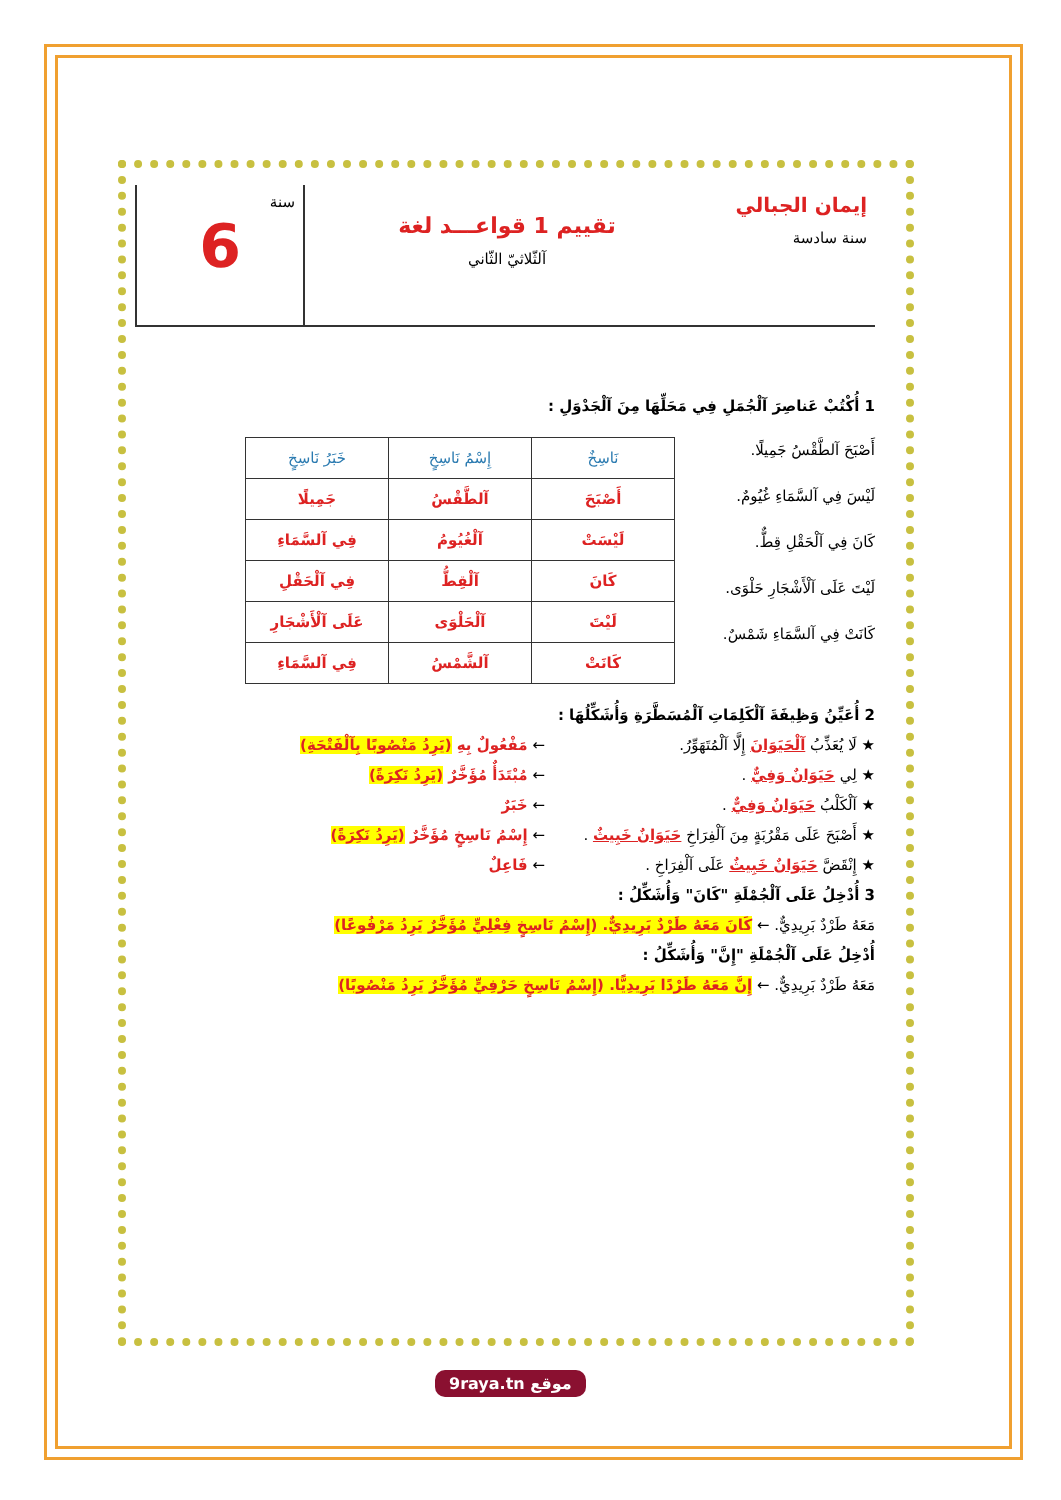إيمان الجبالي
سنة سادسة
تقييم 1 قواعـــد لغة
آلثّلاثيّ الثّاني
سنة
6
1 أُكْتُبْ عَناصِرَ آلْجُمَلِ فِي مَحَلِّهَا مِنَ آلْجَدْوَلِ :
أَصْبَحَ آلطَّقْسُ جَمِيلًا.
لَيْسَ فِي آلسَّمَاءِ غُيُومٌ.
كَانَ فِي آلْحَقْلِ قِطٌّ.
لَيْتَ عَلَى آلْأَشْجَارِ حَلْوَى.
كَانَتْ فِي آلسَّمَاءِ شَمْسٌ.
| نَاسِخٌ | إِسْمُ نَاسِخٍ | خَبَرُ نَاسِخٍ |
| --- | --- | --- |
| أَصْبَحَ | آلطَّقْسُ | جَمِيلًا |
| لَيْسَتْ | آلْغُيُومُ | فِي آلسَّمَاءِ |
| كَانَ | آلْقِطُّ | فِي آلْحَقْلِ |
| لَيْتَ | آلْحَلْوَى | عَلَى آلْأَشْجَارِ |
| كَانَتْ | آلشَّمْسُ | فِي آلسَّمَاءِ |
2 أُعَيِّنُ وَظِيفَةَ آلْكَلِمَاتِ آلْمُسَطَّرَةِ وَأُشَكِّلُهَا :
★ لَا يُعَذِّبُ آلْحَيَوَانَ إِلَّا آلْمُتَهَوِّرُ.
← مَفْعُولٌ بِهِ (يَرِدُ مَنْصُوبًا بِآلْفَتْحَةِ)
★ لِي حَيَوَانٌ وَفِيٌّ . ← مُبْتَدَأٌ مُؤَخَّرٌ (يَرِدُ نَكِرَةً)
★ آلْكَلْبُ حَيَوَانٌ وَفِيٌّ . ← خَبَرٌ
★ أَصْبَحَ عَلَى مَقْرُبَةٍ مِنَ آلْفِرَاخِ حَيَوَانٌ خَبِيثٌ .
← إِسْمُ نَاسِخٍ مُؤَخَّرٌ (يَرِدُ نَكِرَةً)
★ إِنْقَضَّ حَيَوَانٌ خَبِيثٌ عَلَى آلْفِرَاخِ .
← فَاعِلٌ
3 أُدْخِلُ عَلَى آلْجُمْلَةِ "كَانَ" وَأُشَكِّلُ :
مَعَهُ طَرْدٌ بَرِيدِيٌّ. ← كَانَ مَعَهُ طَرْدٌ بَرِيدِيٌّ. (إِسْمُ نَاسِخٍ فِعْلِيٍّ مُؤَخَّرٌ يَرِدُ مَرْفُوعًا)
أُدْخِلُ عَلَى آلْجُمْلَةِ "إِنَّ" وَأُشَكِّلُ :
مَعَهُ طَرْدٌ بَرِيدِيٌّ. ← إِنَّ مَعَهُ طَرْدًا بَرِيدِيًّا. (إِسْمُ نَاسِخٍ حَرْفِيٍّ مُؤَخَّرٌ يَرِدُ مَنْصُوبًا)
9raya.tn موقع